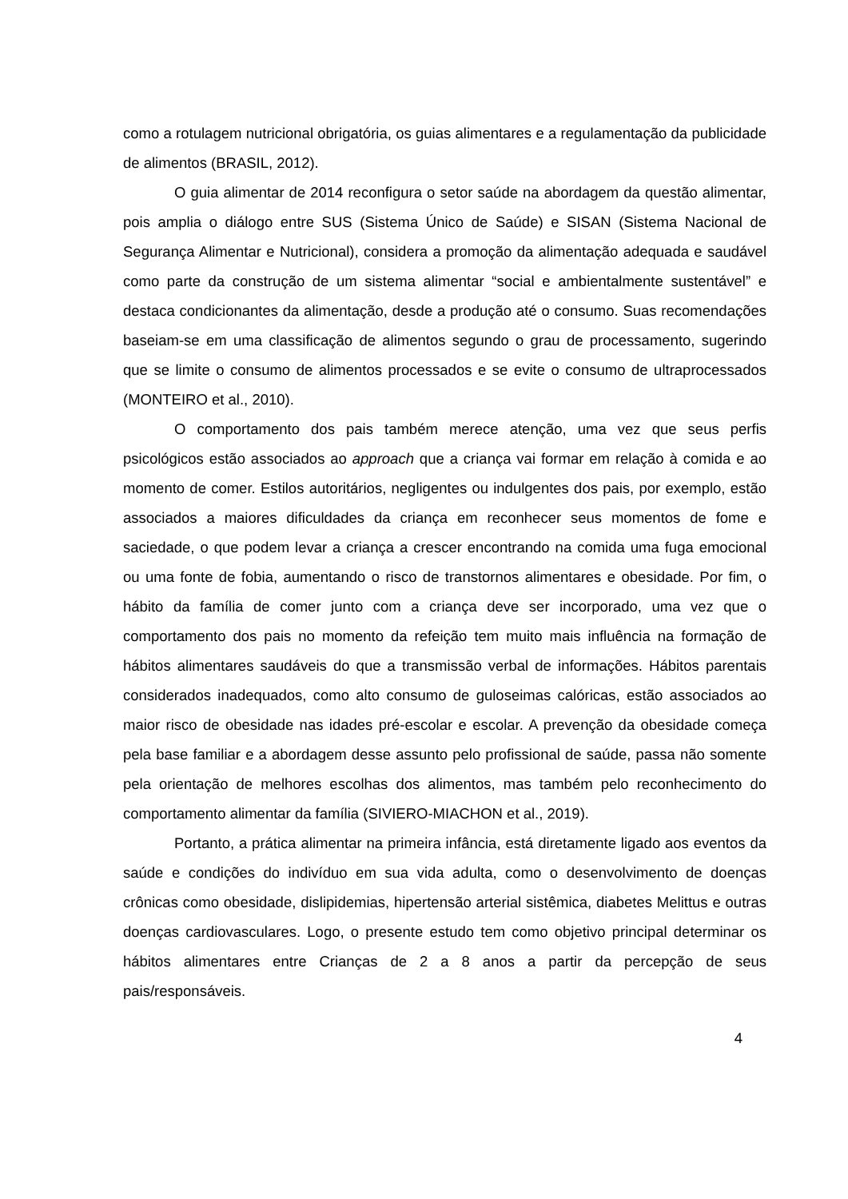como a rotulagem nutricional obrigatória, os guias alimentares e a regulamentação da publicidade de alimentos (BRASIL, 2012).
O guia alimentar de 2014 reconfigura o setor saúde na abordagem da questão alimentar, pois amplia o diálogo entre SUS (Sistema Único de Saúde) e SISAN (Sistema Nacional de Segurança Alimentar e Nutricional), considera a promoção da alimentação adequada e saudável como parte da construção de um sistema alimentar “social e ambientalmente sustentável” e destaca condicionantes da alimentação, desde a produção até o consumo. Suas recomendações baseiam-se em uma classificação de alimentos segundo o grau de processamento, sugerindo que se limite o consumo de alimentos processados e se evite o consumo de ultraprocessados (MONTEIRO et al., 2010).
O comportamento dos pais também merece atenção, uma vez que seus perfis psicológicos estão associados ao approach que a criança vai formar em relação à comida e ao momento de comer. Estilos autoritários, negligentes ou indulgentes dos pais, por exemplo, estão associados a maiores dificuldades da criança em reconhecer seus momentos de fome e saciedade, o que podem levar a criança a crescer encontrando na comida uma fuga emocional ou uma fonte de fobia, aumentando o risco de transtornos alimentares e obesidade. Por fim, o hábito da família de comer junto com a criança deve ser incorporado, uma vez que o comportamento dos pais no momento da refeição tem muito mais influência na formação de hábitos alimentares saudáveis do que a transmissão verbal de informações. Hábitos parentais considerados inadequados, como alto consumo de guloseimas calóricas, estão associados ao maior risco de obesidade nas idades pré-escolar e escolar. A prevenção da obesidade começa pela base familiar e a abordagem desse assunto pelo profissional de saúde, passa não somente pela orientação de melhores escolhas dos alimentos, mas também pelo reconhecimento do comportamento alimentar da família (SIVIERO-MIACHON et al., 2019).
Portanto, a prática alimentar na primeira infância, está diretamente ligado aos eventos da saúde e condições do indivíduo em sua vida adulta, como o desenvolvimento de doenças crônicas como obesidade, dislipidemias, hipertensão arterial sistêmica, diabetes Melittus e outras doenças cardiovasculares. Logo, o presente estudo tem como objetivo principal determinar os hábitos alimentares entre Crianças de 2 a 8 anos a partir da percepção de seus pais/responsáveis.
4